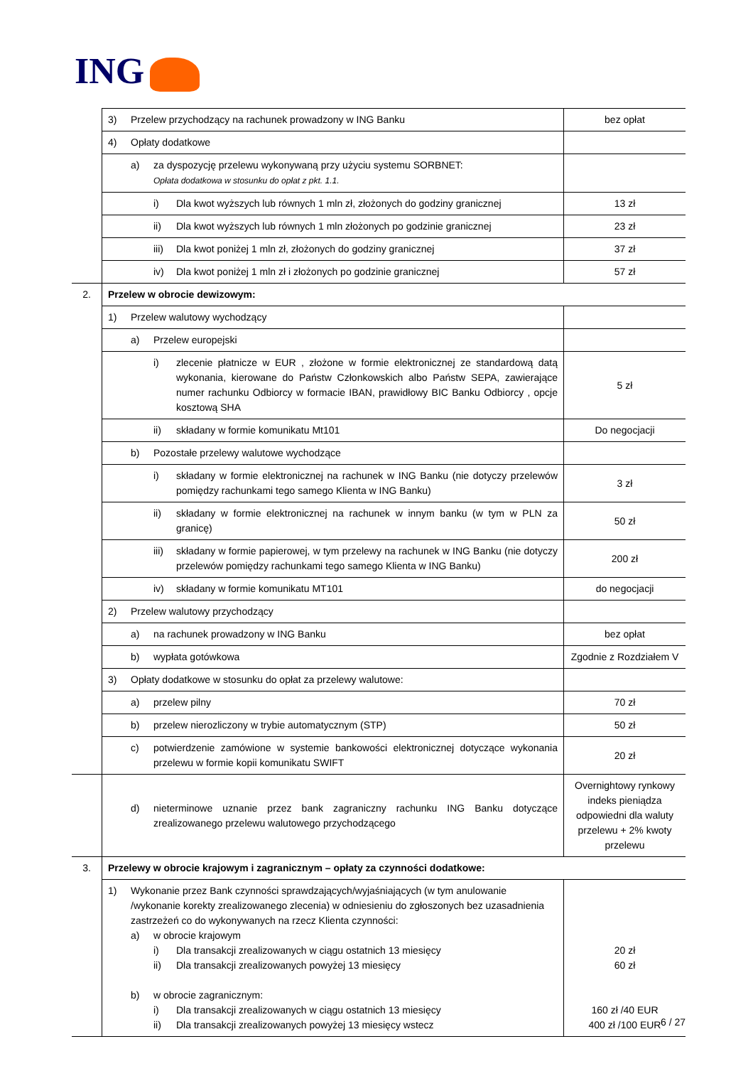ING
| | 3) Przelew przychodzący na rachunek prowadzony w ING Banku | bez opłat |
| | 4) Opłaty dodatkowe | |
| | a) za dyspozycję przelewu wykonywaną przy użyciu systemu SORBNET: Opłata dodatkowa w stosunku do opłat z pkt. 1.1. | |
| | i) Dla kwot wyższych lub równych 1 mln zł, złożonych do godziny granicznej | 13 zł |
| | ii) Dla kwot wyższych lub równych 1 mln złożonych po godzinie granicznej | 23 zł |
| | iii) Dla kwot poniżej 1 mln zł, złożonych do godziny granicznej | 37 zł |
| | iv) Dla kwot poniżej 1 mln zł i złożonych po godzinie granicznej | 57 zł |
| 2. | Przelew w obrocie dewizowym: | |
| | 1) Przelew walutowy wychodzący | |
| | a) Przelew europejski | |
| | i) zlecenie płatnicze w EUR , złożone w formie elektronicznej ze standardową datą wykonania, kierowane do Państw Członkowskich albo Państw SEPA, zawierające numer rachunku Odbiorcy w formacie IBAN, prawidłowy BIC Banku Odbiorcy , opcje kosztową SHA | 5 zł |
| | ii) składany w formie komunikatu Mt101 | Do negocjacji |
| | b) Pozostałe przelewy walutowe wychodzące | |
| | i) składany w formie elektronicznej na rachunek w ING Banku (nie dotyczy przelewów pomiędzy rachunkami tego samego Klienta w ING Banku) | 3 zł |
| | ii) składany w formie elektronicznej na rachunek w innym banku (w tym w PLN za granicę) | 50 zł |
| | iii) składany w formie papierowej, w tym przelewy na rachunek w ING Banku (nie dotyczy przelewów pomiędzy rachunkami tego samego Klienta w ING Banku) | 200 zł |
| | iv) składany w formie komunikatu MT101 | do negocjacji |
| | 2) Przelew walutowy przychodzący | |
| | a) na rachunek prowadzony w ING Banku | bez opłat |
| | b) wypłata gotówkowa | Zgodnie z Rozdziałem V |
| | 3) Opłaty dodatkowe w stosunku do opłat za przelewy walutowe: | |
| | a) przelew pilny | 70 zł |
| | b) przelew nierozliczony w trybie automatycznym (STP) | 50 zł |
| | c) potwierdzenie zamówione w systemie bankowości elektronicznej dotyczące wykonania przelewu w formie kopii komunikatu SWIFT | 20 zł |
| | d) nieterminowe uznanie przez bank zagraniczny rachunku ING Banku dotyczące zrealizowanego przelewu walutowego przychodzącego | Overnightowy rynkowy indeks pieniądza odpowiedni dla waluty przelewu + 2% kwoty przelewu |
| 3. | Przelewy w obrocie krajowym i zagranicznym – opłaty za czynności dodatkowe: | |
| | 1) Wykonanie przez Bank czynności sprawdzających/wyjaśniających (w tym anulowanie /wykonanie korekty zrealizowanego zlecenia) w odniesieniu do zgłoszonych bez uzasadnienia zastrzeżeń co do wykonywanych na rzecz Klienta czynności: a) w obrocie krajowym i) Dla transakcji zrealizowanych w ciągu ostatnich 13 miesięcy ii) Dla transakcji zrealizowanych powyżej 13 miesięcy b) w obrocie zagranicznym: i) Dla transakcji zrealizowanych w ciągu ostatnich 13 miesięcy ii) Dla transakcji zrealizowanych powyżej 13 miesięcy wstecz | 20 zł 60 zł 160 zł /40 EUR 400 zł /100 EUR |
6 / 27